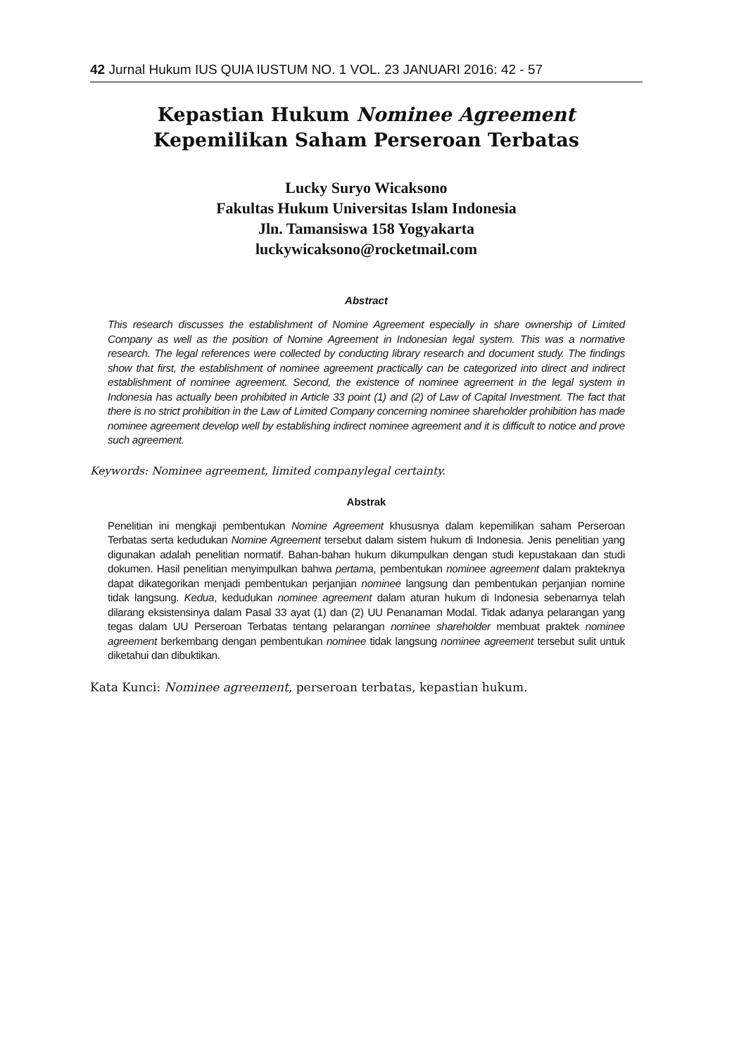42 Jurnal Hukum IUS QUIA IUSTUM NO. 1 VOL. 23 JANUARI 2016: 42 - 57
Kepastian Hukum Nominee Agreement Kepemilikan Saham Perseroan Terbatas
Lucky Suryo Wicaksono
Fakultas Hukum Universitas Islam Indonesia
Jln. Tamansiswa 158 Yogyakarta
luckywicaksono@rocketmail.com
Abstract
This research discusses the establishment of Nomine Agreement especially in share ownership of Limited Company as well as the position of Nomine Agreement in Indonesian legal system. This was a normative research. The legal references were collected by conducting library research and document study. The findings show that first, the establishment of nominee agreement practically can be categorized into direct and indirect establishment of nominee agreement. Second, the existence of nominee agreement in the legal system in Indonesia has actually been prohibited in Article 33 point (1) and (2) of Law of Capital Investment. The fact that there is no strict prohibition in the Law of Limited Company concerning nominee shareholder prohibition has made nominee agreement develop well by establishing indirect nominee agreement and it is difficult to notice and prove such agreement.
Keywords: Nominee agreement, limited companylegal certainty.
Abstrak
Penelitian ini mengkaji pembentukan Nomine Agreement khususnya dalam kepemilikan saham Perseroan Terbatas serta kedudukan Nomine Agreement tersebut dalam sistem hukum di Indonesia. Jenis penelitian yang digunakan adalah penelitian normatif. Bahan-bahan hukum dikumpulkan dengan studi kepustakaan dan studi dokumen. Hasil penelitian menyimpulkan bahwa pertama, pembentukan nominee agreement dalam prakteknya dapat dikategorikan menjadi pembentukan perjanjian nominee langsung dan pembentukan perjanjian nomine tidak langsung. Kedua, kedudukan nominee agreement dalam aturan hukum di Indonesia sebenarnya telah dilarang eksistensinya dalam Pasal 33 ayat (1) dan (2) UU Penanaman Modal. Tidak adanya pelarangan yang tegas dalam UU Perseroan Terbatas tentang pelarangan nominee shareholder membuat praktek nominee agreement berkembang dengan pembentukan nominee tidak langsung nominee agreement tersebut sulit untuk diketahui dan dibuktikan.
Kata Kunci: Nominee agreement, perseroan terbatas, kepastian hukum.